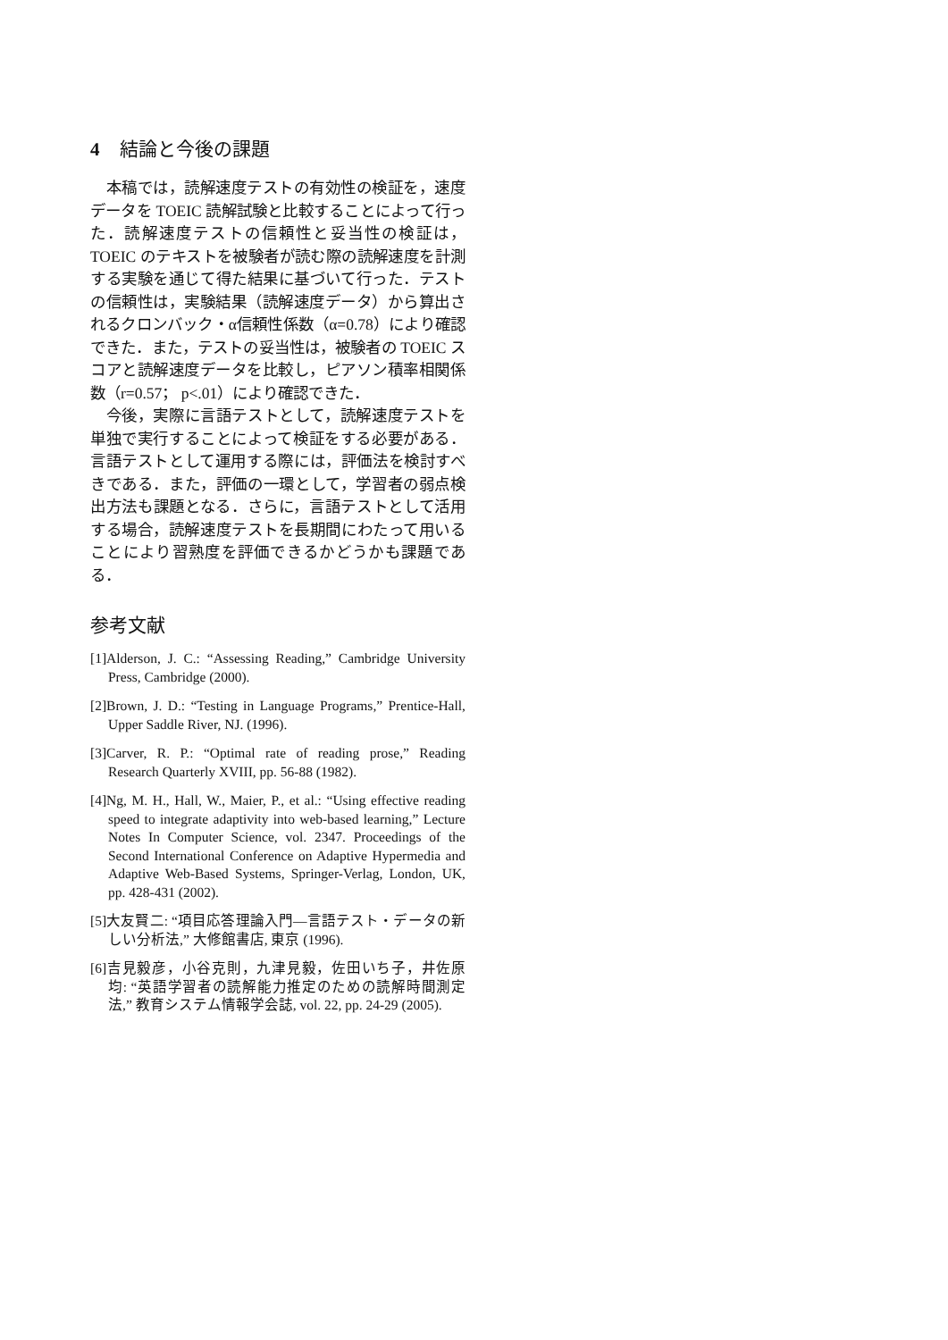4 結論と今後の課題
本稿では，読解速度テストの有効性の検証を，速度データを TOEIC 読解試験と比較することによって行った．読解速度テストの信頼性と妥当性の検証は，TOEIC のテキストを被験者が読む際の読解速度を計測する実験を通じて得た結果に基づいて行った．テストの信頼性は，実験結果（読解速度データ）から算出されるクロンバック・α信頼性係数（α=0.78）により確認できた．また，テストの妥当性は，被験者の TOEIC スコアと読解速度データを比較し，ピアソン積率相関係数（r=0.57； p<.01）により確認できた．
今後，実際に言語テストとして，読解速度テストを単独で実行することによって検証をする必要がある．言語テストとして運用する際には，評価法を検討すべきである．また，評価の一環として，学習者の弱点検出方法も課題となる．さらに，言語テストとして活用する場合，読解速度テストを長期間にわたって用いることにより習熟度を評価できるかどうかも課題である．
参考文献
[1]Alderson, J. C.: “Assessing Reading,” Cambridge University Press, Cambridge (2000).
[2]Brown, J. D.: “Testing in Language Programs,” Prentice-Hall, Upper Saddle River, NJ. (1996).
[3]Carver, R. P.: “Optimal rate of reading prose,” Reading Research Quarterly XVIII, pp. 56-88 (1982).
[4]Ng, M. H., Hall, W., Maier, P., et al.: “Using effective reading speed to integrate adaptivity into web-based learning,” Lecture Notes In Computer Science, vol. 2347. Proceedings of the Second International Conference on Adaptive Hypermedia and Adaptive Web-Based Systems, Springer-Verlag, London, UK, pp. 428-431 (2002).
[5]大友賢二: “項目応答理論入門―言語テスト・データの新しい分析法,” 大修館書店, 東京 (1996).
[6]吉見毅彦，小谷克則，九津見毅，佐田いち子，井佐原均: “英語学習者の読解能力推定のための読解時間測定法,” 教育システム情報学会誌, vol. 22, pp. 24-29 (2005).